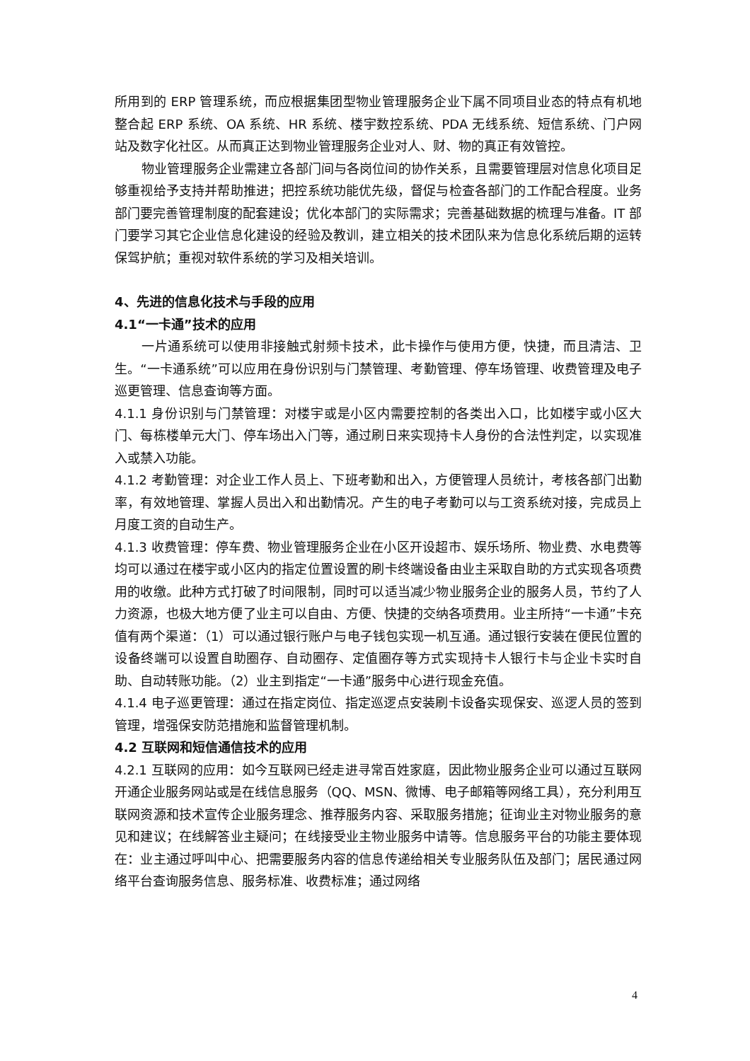所用到的 ERP 管理系统，而应根据集团型物业管理服务企业下属不同项目业态的特点有机地整合起 ERP 系统、OA 系统、HR 系统、楼宇数控系统、PDA 无线系统、短信系统、门户网站及数字化社区。从而真正达到物业管理服务企业对人、财、物的真正有效管控。
物业管理服务企业需建立各部门间与各岗位间的协作关系，且需要管理层对信息化项目足够重视给予支持并帮助推进；把控系统功能优先级，督促与检查各部门的工作配合程度。业务部门要完善管理制度的配套建设；优化本部门的实际需求；完善基础数据的梳理与准备。IT 部门要学习其它企业信息化建设的经验及教训，建立相关的技术团队来为信息化系统后期的运转保驾护航；重视对软件系统的学习及相关培训。
4、先进的信息化技术与手段的应用
4.1“一卡通”技术的应用
一片通系统可以使用非接触式射频卡技术，此卡操作与使用方便，快捷，而且清洁、卫生。“一卡通系统”可以应用在身份识别与门禁管理、考勤管理、停车场管理、收费管理及电子巡更管理、信息查询等方面。
4.1.1 身份识别与门禁管理：对楼宇或是小区内需要控制的各类出入口，比如楼宇或小区大门、每栋楼单元大门、停车场出入门等，通过刷日来实现持卡人身份的合法性判定，以实现准入或禁入功能。
4.1.2 考勤管理：对企业工作人员上、下班考勤和出入，方便管理人员统计，考核各部门出勤率，有效地管理、掌握人员出入和出勤情况。产生的电子考勤可以与工资系统对接，完成员上月度工资的自动生产。
4.1.3 收费管理：停车费、物业管理服务企业在小区开设超市、娱乐场所、物业费、水电费等均可以通过在楼宇或小区内的指定位置设置的刷卡终端设备由业主采取自助的方式实现各项费用的收缴。此种方式打破了时间限制，同时可以适当减少物业服务企业的服务人员，节约了人力资源，也极大地方便了业主可以自由、方便、快捷的交纳各项费用。业主所持“一卡通”卡充值有两个渠道：（1）可以通过银行账户与电子钱包实现一机互通。通过银行安装在便民位置的设备终端可以设置自助圈存、自动圈存、定值圈存等方式实现持卡人银行卡与企业卡实时自助、自动转账功能。（2）业主到指定“一卡通”服务中心进行现金充值。
4.1.4 电子巡更管理：通过在指定岗位、指定巡逻点安装刷卡设备实现保安、巡逻人员的签到管理，增强保安防范措施和监督管理机制。
4.2 互联网和短信通信技术的应用
4.2.1 互联网的应用：如今互联网已经走进寻常百姓家庭，因此物业服务企业可以通过互联网开通企业服务网站或是在线信息服务（QQ、MSN、微博、电子邮箱等网络工具），充分利用互联网资源和技术宣传企业服务理念、推荐服务内容、采取服务措施；征询业主对物业服务的意见和建议；在线解答业主疑问；在线接受业主物业服务中请等。信息服务平台的功能主要体现在：业主通过呼叫中心、把需要服务内容的信息传递给相关专业服务队伍及部门；居民通过网络平台查询服务信息、服务标准、收费标准；通过网络
4